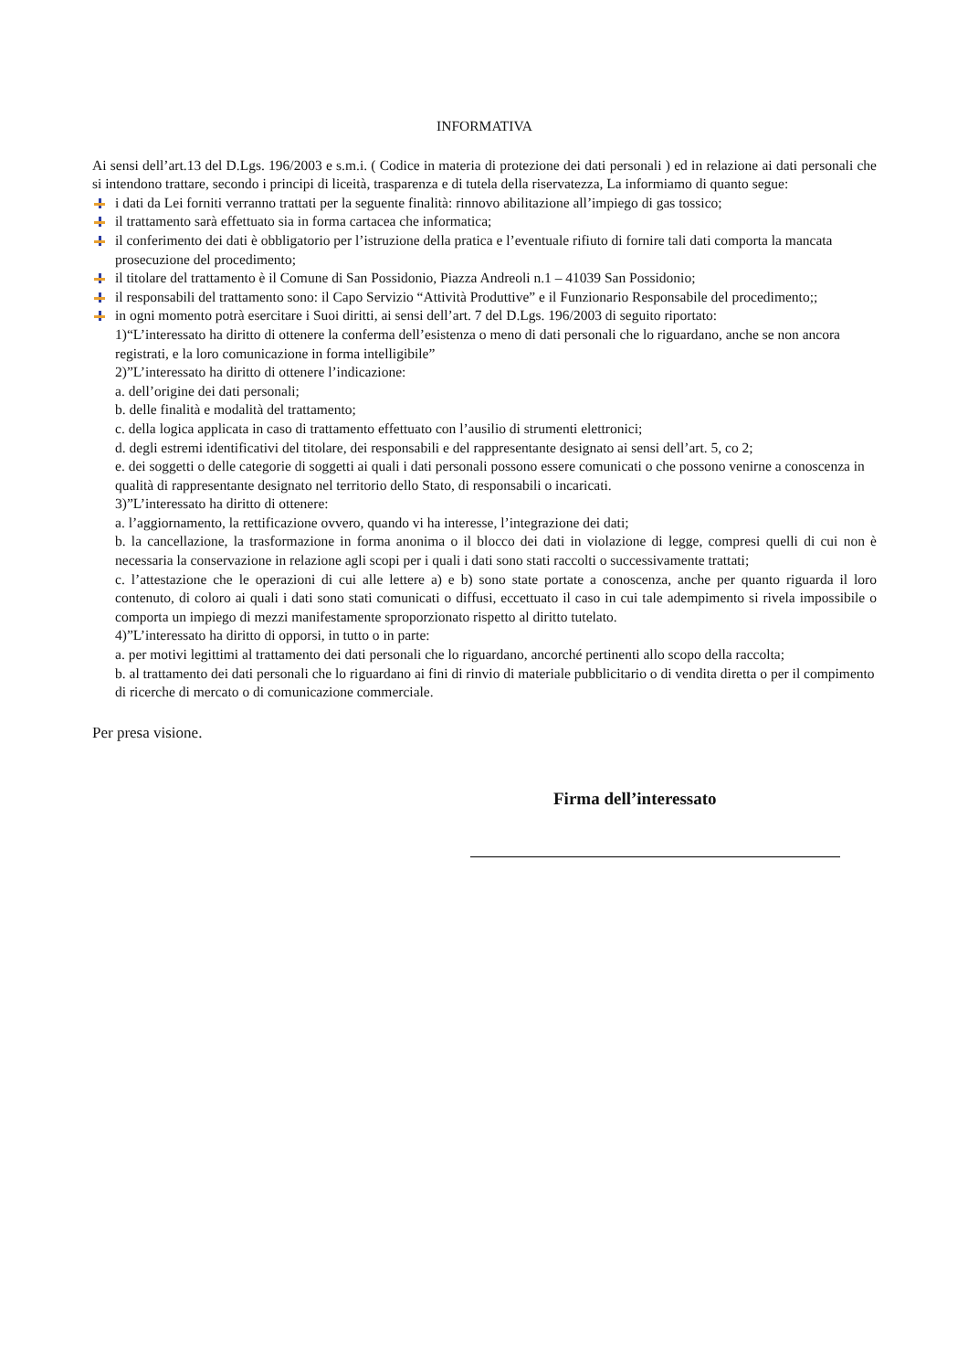INFORMATIVA
Ai sensi dell’art.13 del D.Lgs. 196/2003 e s.m.i. ( Codice in materia di protezione dei dati personali ) ed in relazione ai dati personali che si intendono trattare, secondo i principi di liceità, trasparenza e di tutela della riservatezza, La informiamo di quanto segue:
i dati da Lei forniti verranno trattati per la seguente finalità: rinnovo abilitazione all’impiego di gas tossico;
il trattamento sarà effettuato sia in forma cartacea che informatica;
il conferimento dei dati è obbligatorio per l’istruzione della pratica e l’eventuale rifiuto di fornire tali dati comporta la mancata prosecuzione del procedimento;
il titolare del trattamento è il Comune di San Possidonio, Piazza Andreoli n.1 – 41039 San Possidonio;
il responsabili del trattamento sono: il Capo Servizio “Attività Produttive” e il Funzionario Responsabile del procedimento;;
in ogni momento potrà esercitare i Suoi diritti, ai sensi dell’art. 7 del D.Lgs. 196/2003 di seguito riportato:
1)“L’interessato ha diritto di ottenere la conferma dell’esistenza o meno di dati personali che lo riguardano, anche se non ancora registrati, e la loro comunicazione in forma intelligibile”
2)”L’interessato ha diritto di ottenere l’indicazione:
a. dell’origine dei dati personali;
b. delle finalità e modalità del trattamento;
c. della logica applicata in caso di trattamento effettuato con l’ausilio di strumenti elettronici;
d. degli estremi identificativi del titolare, dei responsabili e del rappresentante designato ai sensi dell’art. 5, co 2;
e. dei soggetti o delle categorie di soggetti ai quali i dati personali possono essere comunicati o che possono venirne a conoscenza in qualità di rappresentante designato nel territorio dello Stato, di responsabili o incaricati.
3)”L’interessato ha diritto di ottenere:
a. l’aggiornamento, la rettificazione ovvero, quando vi ha interesse, l’integrazione dei dati;
b. la cancellazione, la trasformazione in forma anonima o il blocco dei dati in violazione di legge, compresi quelli di cui non è necessaria la conservazione in relazione agli scopi per i quali i dati sono stati raccolti o successivamente trattati;
c. l’attestazione che le operazioni di cui alle lettere a) e b) sono state portate a conoscenza, anche per quanto riguarda il loro contenuto, di coloro ai quali i dati sono stati comunicati o diffusi, eccettuato il caso in cui tale adempimento si rivela impossibile o comporta un impiego di mezzi manifestamente sproporzionato rispetto al diritto tutelato.
4)”L’interessato ha diritto di opporsi, in tutto o in parte:
a. per motivi legittimi al trattamento dei dati personali che lo riguardano, ancorché pertinenti allo scopo della raccolta;
b. al trattamento dei dati personali che lo riguardano ai fini di rinvio di materiale pubblicitario o di vendita diretta o per il compimento di ricerche di mercato o di comunicazione commerciale.
Per presa visione.
Firma dell’interessato